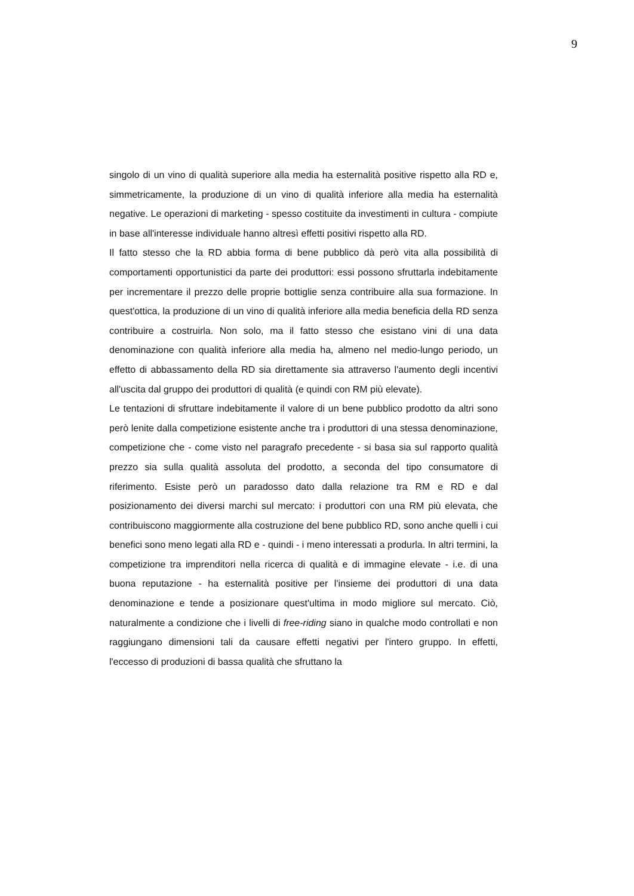9
singolo di un vino di qualità superiore alla media ha esternalità positive rispetto alla RD e, simmetricamente, la produzione di un vino di qualità inferiore alla media ha esternalità negative. Le operazioni di marketing - spesso costituite da investimenti in cultura - compiute in base all'interesse individuale hanno altresì effetti positivi rispetto alla RD.
Il fatto stesso che la RD abbia forma di bene pubblico dà però vita alla possibilità di comportamenti opportunistici da parte dei produttori: essi possono sfruttarla indebitamente per incrementare il prezzo delle proprie bottiglie senza contribuire alla sua formazione. In quest'ottica, la produzione di un vino di qualità inferiore alla media beneficia della RD senza contribuire a costruirla. Non solo, ma il fatto stesso che esistano vini di una data denominazione con qualità inferiore alla media ha, almeno nel medio-lungo periodo, un effetto di abbassamento della RD sia direttamente sia attraverso l'aumento degli incentivi all'uscita dal gruppo dei produttori di qualità (e quindi con RM più elevate).
Le tentazioni di sfruttare indebitamente il valore di un bene pubblico prodotto da altri sono però lenite dalla competizione esistente anche tra i produttori di una stessa denominazione, competizione che - come visto nel paragrafo precedente - si basa sia sul rapporto qualità prezzo sia sulla qualità assoluta del prodotto, a seconda del tipo consumatore di riferimento. Esiste però un paradosso dato dalla relazione tra RM e RD e dal posizionamento dei diversi marchi sul mercato: i produttori con una RM più elevata, che contribuiscono maggiormente alla costruzione del bene pubblico RD, sono anche quelli i cui benefici sono meno legati alla RD e - quindi - i meno interessati a produrla. In altri termini, la competizione tra imprenditori nella ricerca di qualità e di immagine elevate - i.e. di una buona reputazione - ha esternalità positive per l'insieme dei produttori di una data denominazione e tende a posizionare quest'ultima in modo migliore sul mercato. Ciò, naturalmente a condizione che i livelli di free-riding siano in qualche modo controllati e non raggiungano dimensioni tali da causare effetti negativi per l'intero gruppo. In effetti, l'eccesso di produzioni di bassa qualità che sfruttano la